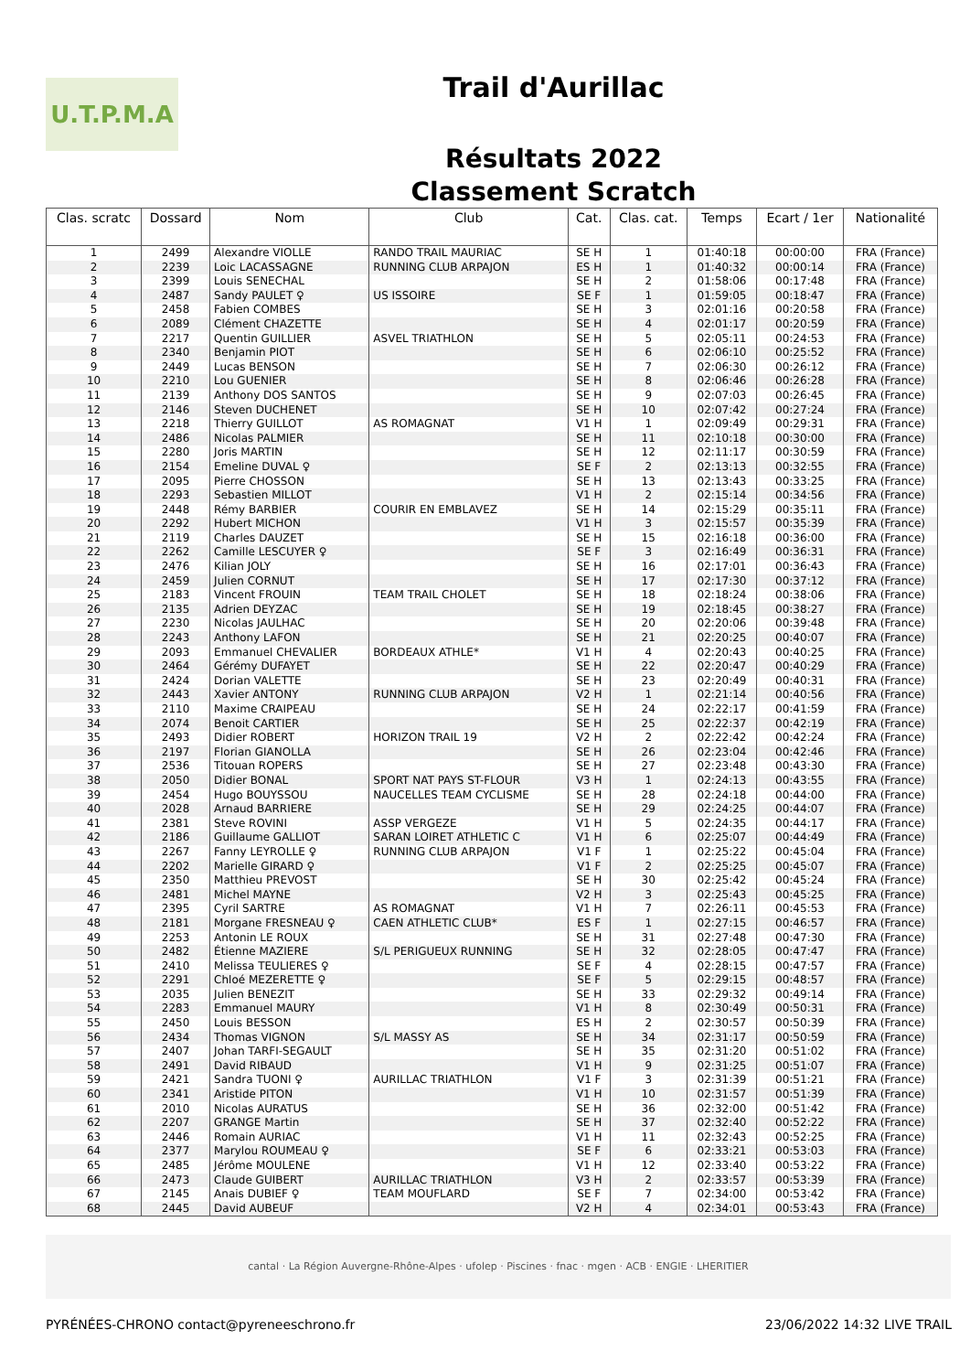U.T.P.M.A
Trail d'Aurillac
Résultats 2022
Classement Scratch
| Clas. scratc | Dossard | Nom | Club | Cat. | Clas. cat. | Temps | Ecart / 1er | Nationalité |
| --- | --- | --- | --- | --- | --- | --- | --- | --- |
| 1 | 2499 | Alexandre VIOLLE | RANDO TRAIL MAURIAC | SE H | 1 | 01:40:18 | 00:00:00 | FRA (France) |
| 2 | 2239 | Loic LACASSAGNE | RUNNING CLUB ARPAJON | ES H | 1 | 01:40:32 | 00:00:14 | FRA (France) |
| 3 | 2399 | Louis SENECHAL | | SE H | 2 | 01:58:06 | 00:17:48 | FRA (France) |
| 4 | 2487 | Sandy PAULET ♀ | US ISSOIRE | SE F | 1 | 01:59:05 | 00:18:47 | FRA (France) |
| 5 | 2458 | Fabien COMBES | | SE H | 3 | 02:01:16 | 00:20:58 | FRA (France) |
| 6 | 2089 | Clément CHAZETTE | | SE H | 4 | 02:01:17 | 00:20:59 | FRA (France) |
| 7 | 2217 | Quentin GUILLIER | ASVEL TRIATHLON | SE H | 5 | 02:05:11 | 00:24:53 | FRA (France) |
| 8 | 2340 | Benjamin PIOT | | SE H | 6 | 02:06:10 | 00:25:52 | FRA (France) |
| 9 | 2449 | Lucas BENSON | | SE H | 7 | 02:06:30 | 00:26:12 | FRA (France) |
| 10 | 2210 | Lou GUENIER | | SE H | 8 | 02:06:46 | 00:26:28 | FRA (France) |
| 11 | 2139 | Anthony DOS SANTOS | | SE H | 9 | 02:07:03 | 00:26:45 | FRA (France) |
| 12 | 2146 | Steven DUCHENET | | SE H | 10 | 02:07:42 | 00:27:24 | FRA (France) |
| 13 | 2218 | Thierry GUILLOT | AS ROMAGNAT | V1 H | 1 | 02:09:49 | 00:29:31 | FRA (France) |
| 14 | 2486 | Nicolas PALMIER | | SE H | 11 | 02:10:18 | 00:30:00 | FRA (France) |
| 15 | 2280 | Joris MARTIN | | SE H | 12 | 02:11:17 | 00:30:59 | FRA (France) |
| 16 | 2154 | Emeline DUVAL ♀ | | SE F | 2 | 02:13:13 | 00:32:55 | FRA (France) |
| 17 | 2095 | Pierre CHOSSON | | SE H | 13 | 02:13:43 | 00:33:25 | FRA (France) |
| 18 | 2293 | Sebastien MILLOT | | V1 H | 2 | 02:15:14 | 00:34:56 | FRA (France) |
| 19 | 2448 | Rémy BARBIER | COURIR EN EMBLAVEZ | SE H | 14 | 02:15:29 | 00:35:11 | FRA (France) |
| 20 | 2292 | Hubert MICHON | | V1 H | 3 | 02:15:57 | 00:35:39 | FRA (France) |
| 21 | 2119 | Charles DAUZET | | SE H | 15 | 02:16:18 | 00:36:00 | FRA (France) |
| 22 | 2262 | Camille LESCUYER ♀ | | SE F | 3 | 02:16:49 | 00:36:31 | FRA (France) |
| 23 | 2476 | Kilian JOLY | | SE H | 16 | 02:17:01 | 00:36:43 | FRA (France) |
| 24 | 2459 | Julien CORNUT | | SE H | 17 | 02:17:30 | 00:37:12 | FRA (France) |
| 25 | 2183 | Vincent FROUIN | TEAM TRAIL CHOLET | SE H | 18 | 02:18:24 | 00:38:06 | FRA (France) |
| 26 | 2135 | Adrien DEYZAC | | SE H | 19 | 02:18:45 | 00:38:27 | FRA (France) |
| 27 | 2230 | Nicolas JAULHAC | | SE H | 20 | 02:20:06 | 00:39:48 | FRA (France) |
| 28 | 2243 | Anthony LAFON | | SE H | 21 | 02:20:25 | 00:40:07 | FRA (France) |
| 29 | 2093 | Emmanuel CHEVALIER | BORDEAUX ATHLE* | V1 H | 4 | 02:20:43 | 00:40:25 | FRA (France) |
| 30 | 2464 | Gérémy DUFAYET | | SE H | 22 | 02:20:47 | 00:40:29 | FRA (France) |
| 31 | 2424 | Dorian VALETTE | | SE H | 23 | 02:20:49 | 00:40:31 | FRA (France) |
| 32 | 2443 | Xavier ANTONY | RUNNING CLUB ARPAJON | V2 H | 1 | 02:21:14 | 00:40:56 | FRA (France) |
| 33 | 2110 | Maxime CRAIPEAU | | SE H | 24 | 02:22:17 | 00:41:59 | FRA (France) |
| 34 | 2074 | Benoit CARTIER | | SE H | 25 | 02:22:37 | 00:42:19 | FRA (France) |
| 35 | 2493 | Didier ROBERT | HORIZON TRAIL 19 | V2 H | 2 | 02:22:42 | 00:42:24 | FRA (France) |
| 36 | 2197 | Florian GIANOLLA | | SE H | 26 | 02:23:04 | 00:42:46 | FRA (France) |
| 37 | 2536 | Titouan ROPERS | | SE H | 27 | 02:23:48 | 00:43:30 | FRA (France) |
| 38 | 2050 | Didier BONAL | SPORT NAT PAYS ST-FLOUR | V3 H | 1 | 02:24:13 | 00:43:55 | FRA (France) |
| 39 | 2454 | Hugo BOUYSSOU | NAUCELLES TEAM CYCLISME | SE H | 28 | 02:24:18 | 00:44:00 | FRA (France) |
| 40 | 2028 | Arnaud BARRIERE | | SE H | 29 | 02:24:25 | 00:44:07 | FRA (France) |
| 41 | 2381 | Steve ROVINI | ASSP VERGEZE | V1 H | 5 | 02:24:35 | 00:44:17 | FRA (France) |
| 42 | 2186 | Guillaume GALLIOT | SARAN LOIRET ATHLETIC C | V1 H | 6 | 02:25:07 | 00:44:49 | FRA (France) |
| 43 | 2267 | Fanny LEYROLLE ♀ | RUNNING CLUB ARPAJON | V1 F | 1 | 02:25:22 | 00:45:04 | FRA (France) |
| 44 | 2202 | Marielle GIRARD ♀ | | V1 F | 2 | 02:25:25 | 00:45:07 | FRA (France) |
| 45 | 2350 | Matthieu PREVOST | | SE H | 30 | 02:25:42 | 00:45:24 | FRA (France) |
| 46 | 2481 | Michel MAYNE | | V2 H | 3 | 02:25:43 | 00:45:25 | FRA (France) |
| 47 | 2395 | Cyril SARTRE | AS ROMAGNAT | V1 H | 7 | 02:26:11 | 00:45:53 | FRA (France) |
| 48 | 2181 | Morgane FRESNEAU ♀ | CAEN ATHLETIC CLUB* | ES F | 1 | 02:27:15 | 00:46:57 | FRA (France) |
| 49 | 2253 | Antonin LE ROUX | | SE H | 31 | 02:27:48 | 00:47:30 | FRA (France) |
| 50 | 2482 | Étienne MAZIERE | S/L PERIGUEUX RUNNING | SE H | 32 | 02:28:05 | 00:47:47 | FRA (France) |
| 51 | 2410 | Melissa TEULIERES ♀ | | SE F | 4 | 02:28:15 | 00:47:57 | FRA (France) |
| 52 | 2291 | Chloé MEZERETTE ♀ | | SE F | 5 | 02:29:15 | 00:48:57 | FRA (France) |
| 53 | 2035 | Julien BENEZIT | | SE H | 33 | 02:29:32 | 00:49:14 | FRA (France) |
| 54 | 2283 | Emmanuel MAURY | | V1 H | 8 | 02:30:49 | 00:50:31 | FRA (France) |
| 55 | 2450 | Louis BESSON | | ES H | 2 | 02:30:57 | 00:50:39 | FRA (France) |
| 56 | 2434 | Thomas VIGNON | S/L MASSY AS | SE H | 34 | 02:31:17 | 00:50:59 | FRA (France) |
| 57 | 2407 | Johan TARFI-SEGAULT | | SE H | 35 | 02:31:20 | 00:51:02 | FRA (France) |
| 58 | 2491 | David RIBAUD | | V1 H | 9 | 02:31:25 | 00:51:07 | FRA (France) |
| 59 | 2421 | Sandra TUONI ♀ | AURILLAC TRIATHLON | V1 F | 3 | 02:31:39 | 00:51:21 | FRA (France) |
| 60 | 2341 | Aristide PITON | | V1 H | 10 | 02:31:57 | 00:51:39 | FRA (France) |
| 61 | 2010 | Nicolas AURATUS | | SE H | 36 | 02:32:00 | 00:51:42 | FRA (France) |
| 62 | 2207 | GRANGE Martin | | SE H | 37 | 02:32:40 | 00:52:22 | FRA (France) |
| 63 | 2446 | Romain AURIAC | | V1 H | 11 | 02:32:43 | 00:52:25 | FRA (France) |
| 64 | 2377 | Marylou ROUMEAU ♀ | | SE F | 6 | 02:33:21 | 00:53:03 | FRA (France) |
| 65 | 2485 | Jérôme MOULENE | | V1 H | 12 | 02:33:40 | 00:53:22 | FRA (France) |
| 66 | 2473 | Claude GUIBERT | AURILLAC TRIATHLON | V3 H | 2 | 02:33:57 | 00:53:39 | FRA (France) |
| 67 | 2145 | Anais DUBIEF ♀ | TEAM MOUFLARD | SE F | 7 | 02:34:00 | 00:53:42 | FRA (France) |
| 68 | 2445 | David AUBEUF | | V2 H | 4 | 02:34:01 | 00:53:43 | FRA (France) |
cantal · La Région Auvergne-Rhône-Alpes · ufolep · Piscines · fnac · mgen · ACB · ENGIE · LHERITIER
PYRÉNÉES-CHRONO contact@pyreneeschrono.fr 23/06/2022 14:32 LIVE TRAIL